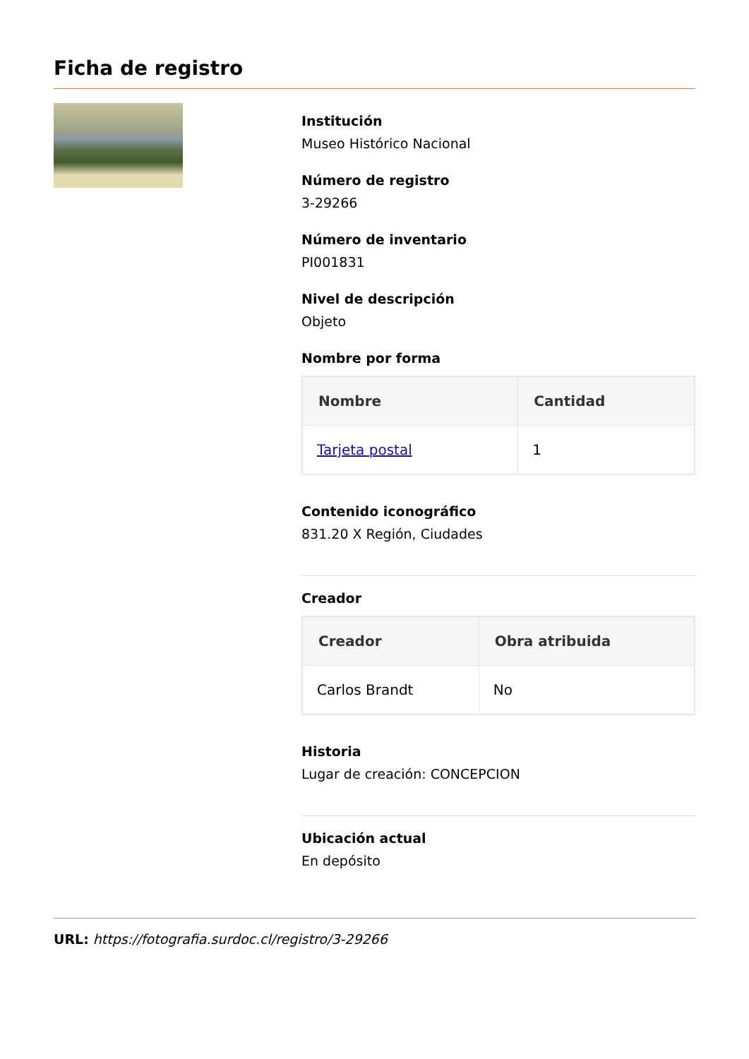Ficha de registro
Institución
Museo Histórico Nacional
Número de registro
3-29266
Número de inventario
PI001831
Nivel de descripción
Objeto
Nombre por forma
| Nombre | Cantidad |
| --- | --- |
| Tarjeta postal | 1 |
Contenido iconográfico
831.20 X Región, Ciudades
Creador
| Creador | Obra atribuida |
| --- | --- |
| Carlos Brandt | No |
Historia
Lugar de creación: CONCEPCION
Ubicación actual
En depósito
URL: https://fotografia.surdoc.cl/registro/3-29266